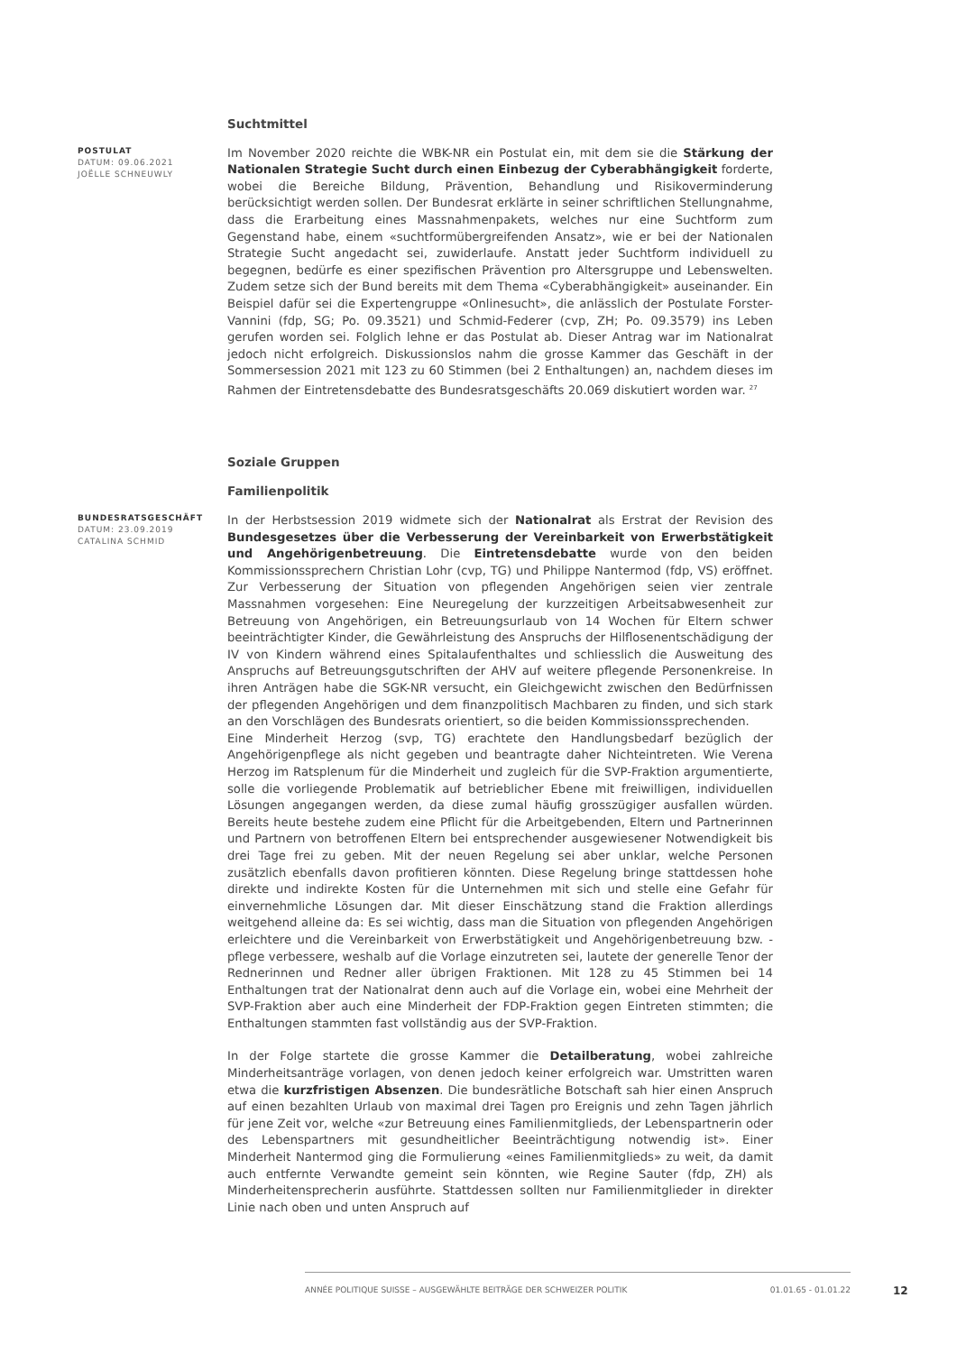Suchtmittel
POSTULAT
DATUM: 09.06.2021
JOËLLE SCHNEUWLY
Im November 2020 reichte die WBK-NR ein Postulat ein, mit dem sie die Stärkung der Nationalen Strategie Sucht durch einen Einbezug der Cyberabhängigkeit forderte, wobei die Bereiche Bildung, Prävention, Behandlung und Risikoverminderung berücksichtigt werden sollen. Der Bundesrat erklärte in seiner schriftlichen Stellungnahme, dass die Erarbeitung eines Massnahmenpakets, welches nur eine Suchtform zum Gegenstand habe, einem «suchtformübergreifenden Ansatz», wie er bei der Nationalen Strategie Sucht angedacht sei, zuwiderlaufe. Anstatt jeder Suchtform individuell zu begegnen, bedürfe es einer spezifischen Prävention pro Altersgruppe und Lebenswelten. Zudem setze sich der Bund bereits mit dem Thema «Cyberabhängigkeit» auseinander. Ein Beispiel dafür sei die Expertengruppe «Onlinesucht», die anlässlich der Postulate Forster-Vannini (fdp, SG; Po. 09.3521) und Schmid-Federer (cvp, ZH; Po. 09.3579) ins Leben gerufen worden sei. Folglich lehne er das Postulat ab. Dieser Antrag war im Nationalrat jedoch nicht erfolgreich. Diskussionslos nahm die grosse Kammer das Geschäft in der Sommersession 2021 mit 123 zu 60 Stimmen (bei 2 Enthaltungen) an, nachdem dieses im Rahmen der Eintretensdebatte des Bundesratsgeschäfts 20.069 diskutiert worden war. <sup>27</sup>
Soziale Gruppen
Familienpolitik
BUNDESRATSGESCHÄFT
DATUM: 23.09.2019
CATALINA SCHMID
In der Herbstsession 2019 widmete sich der Nationalrat als Erstrat der Revision des Bundesgesetzes über die Verbesserung der Vereinbarkeit von Erwerbstätigkeit und Angehörigenbetreuung. Die Eintretensdebatte wurde von den beiden Kommissionssprechern Christian Lohr (cvp, TG) und Philippe Nantermod (fdp, VS) eröffnet. Zur Verbesserung der Situation von pflegenden Angehörigen seien vier zentrale Massnahmen vorgesehen: Eine Neuregelung der kurzzeitigen Arbeitsabwesenheit zur Betreuung von Angehörigen, ein Betreuungsurlaub von 14 Wochen für Eltern schwer beeinträchtigter Kinder, die Gewährleistung des Anspruchs der Hilflosenentschädigung der IV von Kindern während eines Spitalaufenthaltes und schliesslich die Ausweitung des Anspruchs auf Betreuungsgutschriften der AHV auf weitere pflegende Personenkreise. In ihren Anträgen habe die SGK-NR versucht, ein Gleichgewicht zwischen den Bedürfnissen der pflegenden Angehörigen und dem finanzpolitisch Machbaren zu finden, und sich stark an den Vorschlägen des Bundesrats orientiert, so die beiden Kommissionssprechenden.
Eine Minderheit Herzog (svp, TG) erachtete den Handlungsbedarf bezüglich der Angehörigenpflege als nicht gegeben und beantragte daher Nichteintreten. Wie Verena Herzog im Ratsplenum für die Minderheit und zugleich für die SVP-Fraktion argumentierte, solle die vorliegende Problematik auf betrieblicher Ebene mit freiwilligen, individuellen Lösungen angegangen werden, da diese zumal häufig grosszügiger ausfallen würden. Bereits heute bestehe zudem eine Pflicht für die Arbeitgebenden, Eltern und Partnerinnen und Partnern von betroffenen Eltern bei entsprechender ausgewiesener Notwendigkeit bis drei Tage frei zu geben. Mit der neuen Regelung sei aber unklar, welche Personen zusätzlich ebenfalls davon profitieren könnten. Diese Regelung bringe stattdessen hohe direkte und indirekte Kosten für die Unternehmen mit sich und stelle eine Gefahr für einvernehmliche Lösungen dar. Mit dieser Einschätzung stand die Fraktion allerdings weitgehend alleine da: Es sei wichtig, dass man die Situation von pflegenden Angehörigen erleichtere und die Vereinbarkeit von Erwerbstätigkeit und Angehörigenbetreuung bzw. -pflege verbessere, weshalb auf die Vorlage einzutreten sei, lautete der generelle Tenor der Rednerinnen und Redner aller übrigen Fraktionen. Mit 128 zu 45 Stimmen bei 14 Enthaltungen trat der Nationalrat denn auch auf die Vorlage ein, wobei eine Mehrheit der SVP-Fraktion aber auch eine Minderheit der FDP-Fraktion gegen Eintreten stimmten; die Enthaltungen stammten fast vollständig aus der SVP-Fraktion.
In der Folge startete die grosse Kammer die Detailberatung, wobei zahlreiche Minderheitsanträge vorlagen, von denen jedoch keiner erfolgreich war. Umstritten waren etwa die kurzfristigen Absenzen. Die bundesrätliche Botschaft sah hier einen Anspruch auf einen bezahlten Urlaub von maximal drei Tagen pro Ereignis und zehn Tagen jährlich für jene Zeit vor, welche «zur Betreuung eines Familienmitglieds, der Lebenspartnerin oder des Lebenspartners mit gesundheitlicher Beeinträchtigung notwendig ist». Einer Minderheit Nantermod ging die Formulierung «eines Familienmitglieds» zu weit, da damit auch entfernte Verwandte gemeint sein könnten, wie Regine Sauter (fdp, ZH) als Minderheitensprecherin ausführte. Stattdessen sollten nur Familienmitglieder in direkter Linie nach oben und unten Anspruch auf
ANNÉE POLITIQUE SUISSE – AUSGEWÄHLTE BEITRÄGE DER SCHWEIZER POLITIK 01.01.65 - 01.01.22
12